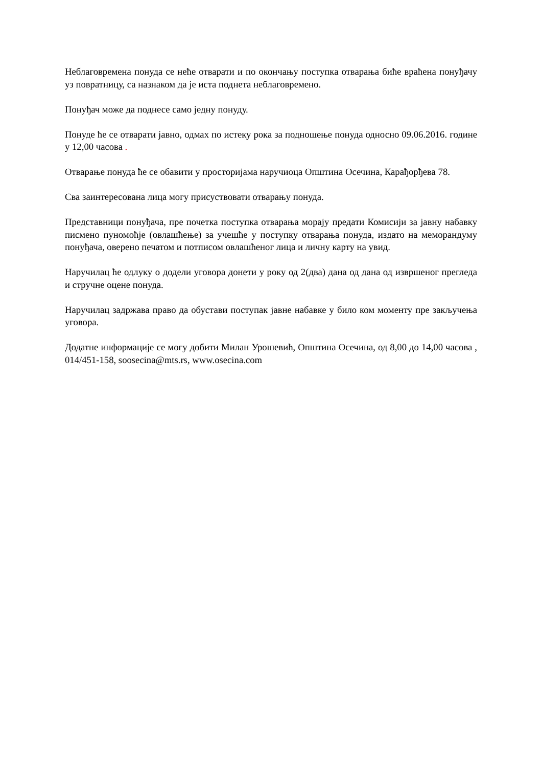Неблаговремена понуда се неће отварати и по окончању поступка отварања биће враћена понуђачу уз повратницу, са назнаком да је иста поднета неблаговремено.
Понуђач може да поднесе само једну понуду.
Понуде ће се отварати јавно, одмах по истеку рока за подношење понуда односно 09.06.2016. године у 12,00 часова .
Отварање понуда ће се обавити у просторијама наручиоца Општина Осечина, Карађорђева 78.
Сва заинтересована лица могу присуствовати отварању понуда.
Представници понуђача, пре почетка поступка отварања морају предати Комисији за јавну набавку писмено пуномоћје (овлашћење) за учешће у поступку отварања понуда, издато на меморандуму понуђача, оверено печатом и потписом овлашћеног лица и личну карту на увид.
Наручилац ће одлуку о додели уговора донети у року од 2(два) дана од дана од извршеног прегледа и стручне оцене понуда.
Наручилац задржава право да обустави поступак јавне набавке у било ком моменту пре закључења уговора.
Додатне информације се могу добити Милан Урошевић, Општина Осечина, од 8,00 до 14,00 часова , 014/451-158, soosecina@mts.rs, www.osecina.com